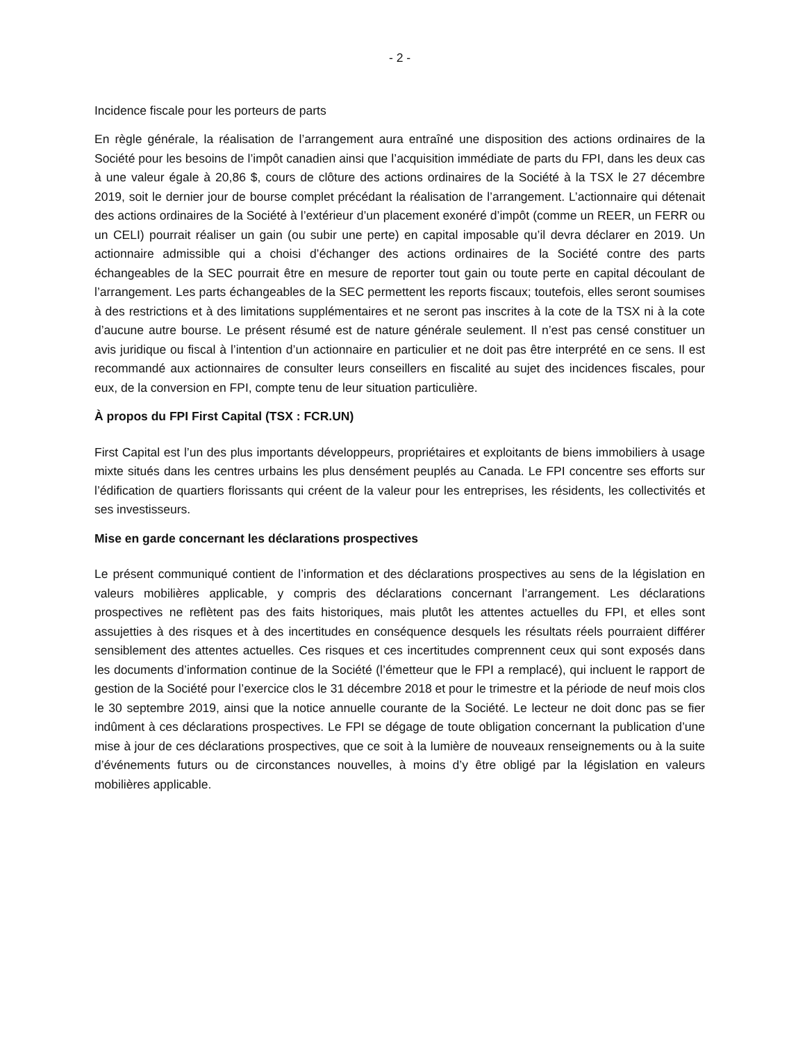- 2 -
Incidence fiscale pour les porteurs de parts
En règle générale, la réalisation de l’arrangement aura entraîné une disposition des actions ordinaires de la Société pour les besoins de l’impôt canadien ainsi que l’acquisition immédiate de parts du FPI, dans les deux cas à une valeur égale à 20,86 $, cours de clôture des actions ordinaires de la Société à la TSX le 27 décembre 2019, soit le dernier jour de bourse complet précédant la réalisation de l’arrangement. L’actionnaire qui détenait des actions ordinaires de la Société à l’extérieur d’un placement exonéré d’impôt (comme un REER, un FERR ou un CELI) pourrait réaliser un gain (ou subir une perte) en capital imposable qu’il devra déclarer en 2019. Un actionnaire admissible qui a choisi d’échanger des actions ordinaires de la Société contre des parts échangeables de la SEC pourrait être en mesure de reporter tout gain ou toute perte en capital découlant de l’arrangement. Les parts échangeables de la SEC permettent les reports fiscaux; toutefois, elles seront soumises à des restrictions et à des limitations supplémentaires et ne seront pas inscrites à la cote de la TSX ni à la cote d’aucune autre bourse. Le présent résumé est de nature générale seulement. Il n’est pas censé constituer un avis juridique ou fiscal à l’intention d’un actionnaire en particulier et ne doit pas être interprété en ce sens. Il est recommandé aux actionnaires de consulter leurs conseillers en fiscalité au sujet des incidences fiscales, pour eux, de la conversion en FPI, compte tenu de leur situation particulière.
À propos du FPI First Capital (TSX : FCR.UN)
First Capital est l’un des plus importants développeurs, propriétaires et exploitants de biens immobiliers à usage mixte situés dans les centres urbains les plus densément peuplés au Canada. Le FPI concentre ses efforts sur l’édification de quartiers florissants qui créent de la valeur pour les entreprises, les résidents, les collectivités et ses investisseurs.
Mise en garde concernant les déclarations prospectives
Le présent communiqué contient de l’information et des déclarations prospectives au sens de la législation en valeurs mobilières applicable, y compris des déclarations concernant l’arrangement. Les déclarations prospectives ne reflètent pas des faits historiques, mais plutôt les attentes actuelles du FPI, et elles sont assujetties à des risques et à des incertitudes en conséquence desquels les résultats réels pourraient différer sensiblement des attentes actuelles. Ces risques et ces incertitudes comprennent ceux qui sont exposés dans les documents d’information continue de la Société (l’émetteur que le FPI a remplacé), qui incluent le rapport de gestion de la Société pour l’exercice clos le 31 décembre 2018 et pour le trimestre et la période de neuf mois clos le 30 septembre 2019, ainsi que la notice annuelle courante de la Société. Le lecteur ne doit donc pas se fier indûment à ces déclarations prospectives. Le FPI se dégage de toute obligation concernant la publication d’une mise à jour de ces déclarations prospectives, que ce soit à la lumière de nouveaux renseignements ou à la suite d’événements futurs ou de circonstances nouvelles, à moins d’y être obligé par la législation en valeurs mobilières applicable.